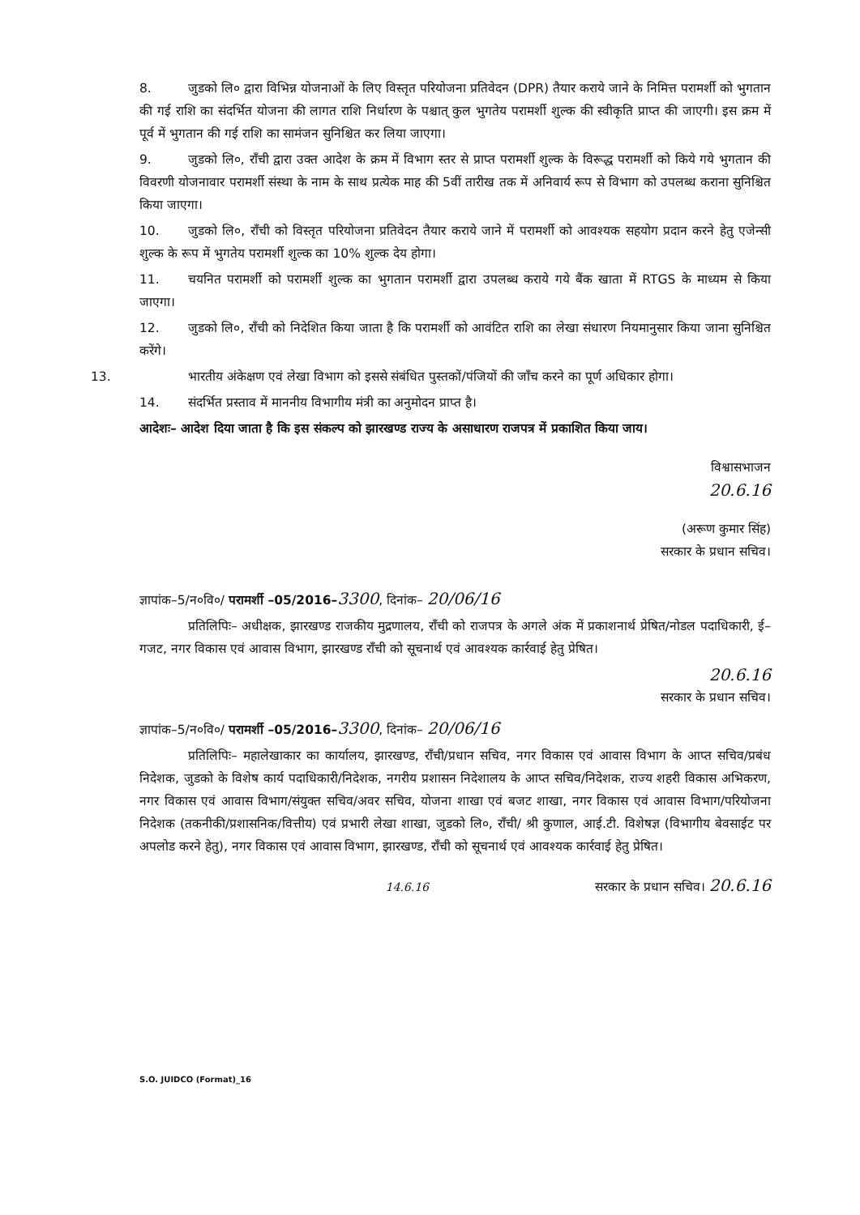8. जुडको लि० द्वारा विभिन्न योजनाओं के लिए विस्तृत परियोजना प्रतिवेदन (DPR) तैयार कराये जाने के निमित्त परामर्शी को भुगतान की गई राशि का संदर्भित योजना की लागत राशि निर्धारण के पश्चात् कुल भुगतेय परामर्शी शुल्क की स्वीकृति प्राप्त की जाएगी। इस क्रम में पूर्व में भुगतान की गई राशि का सामंजन सुनिश्चित कर लिया जाएगा।
9. जुडको लि०, राँची द्वारा उक्त आदेश के क्रम में विभाग स्तर से प्राप्त परामर्शी शुल्क के विरूद्ध परामर्शी को किये गये भुगतान की विवरणी योजनावार परामर्शी संस्था के नाम के साथ प्रत्येक माह की 5वीं तारीख तक में अनिवार्य रूप से विभाग को उपलब्ध कराना सुनिश्चित किया जाएगा।
10. जुडको लि०, राँची को विस्तृत परियोजना प्रतिवेदन तैयार कराये जाने में परामर्शी को आवश्यक सहयोग प्रदान करने हेतु एजेन्सी शुल्क के रूप में भुगतेय परामर्शी शुल्क का 10% शुल्क देय होगा।
11. चयनित परामर्शी को परामर्शी शुल्क का भुगतान परामर्शी द्वारा उपलब्ध कराये गये बैंक खाता में RTGS के माध्यम से किया जाएगा।
12. जुडको लि०, राँची को निदेशित किया जाता है कि परामर्शी को आवंटित राशि का लेखा संधारण नियमानुसार किया जाना सुनिश्चित करेंगे।
13. भारतीय अंकेक्षण एवं लेखा विभाग को इससे संबंधित पुस्तकों/पंजियों की जाँच करने का पूर्ण अधिकार होगा।
14. संदर्भित प्रस्ताव में माननीय विभागीय मंत्री का अनुमोदन प्राप्त है।
आदेशः– आदेश दिया जाता है कि इस संकल्प को झारखण्ड राज्य के असाधारण राजपत्र में प्रकाशित किया जाय।
विश्वासभाजन
20.6.16
(अरूण कुमार सिंह)
सरकार के प्रधान सचिव।
ज्ञापांक–5/न०वि०/ परामर्शी –05/2016–3300, दिनांक– 20/06/16
प्रतिलिपिः– अधीक्षक, झारखण्ड राजकीय मुद्रणालय, राँची को राजपत्र के अगले अंक में प्रकाशनार्थ प्रेषित/नोडल पदाधिकारी, ई–गजट, नगर विकास एवं आवास विभाग, झारखण्ड राँची को सूचनार्थ एवं आवश्यक कार्रवाई हेतु प्रेषित।
20.6.16
सरकार के प्रधान सचिव।
ज्ञापांक–5/न०वि०/ परामर्शी –05/2016–3300, दिनांक– 20/06/16
प्रतिलिपिः– महालेखाकार का कार्यालय, झारखण्ड, राँची/प्रधान सचिव, नगर विकास एवं आवास विभाग के आप्त सचिव/प्रबंध निदेशक, जुडको के विशेष कार्य पदाधिकारी/निदेशक, नगरीय प्रशासन निदेशालय के आप्त सचिव/निदेशक, राज्य शहरी विकास अभिकरण, नगर विकास एवं आवास विभाग/संयुक्त सचिव/अवर सचिव, योजना शाखा एवं बजट शाखा, नगर विकास एवं आवास विभाग/परियोजना निदेशक (तकनीकी/प्रशासनिक/वित्तीय) एवं प्रभारी लेखा शाखा, जुडको लि०, राँची/ श्री कुणाल, आई.टी. विशेषज्ञ (विभागीय बेवसाईट पर अपलोड करने हेतु), नगर विकास एवं आवास विभाग, झारखण्ड, राँची को सूचनार्थ एवं आवश्यक कार्रवाई हेतु प्रेषित।
14.6.16 सरकार के प्रधान सचिव। 20.6.16
S.O. JUIDCO (Format)_16